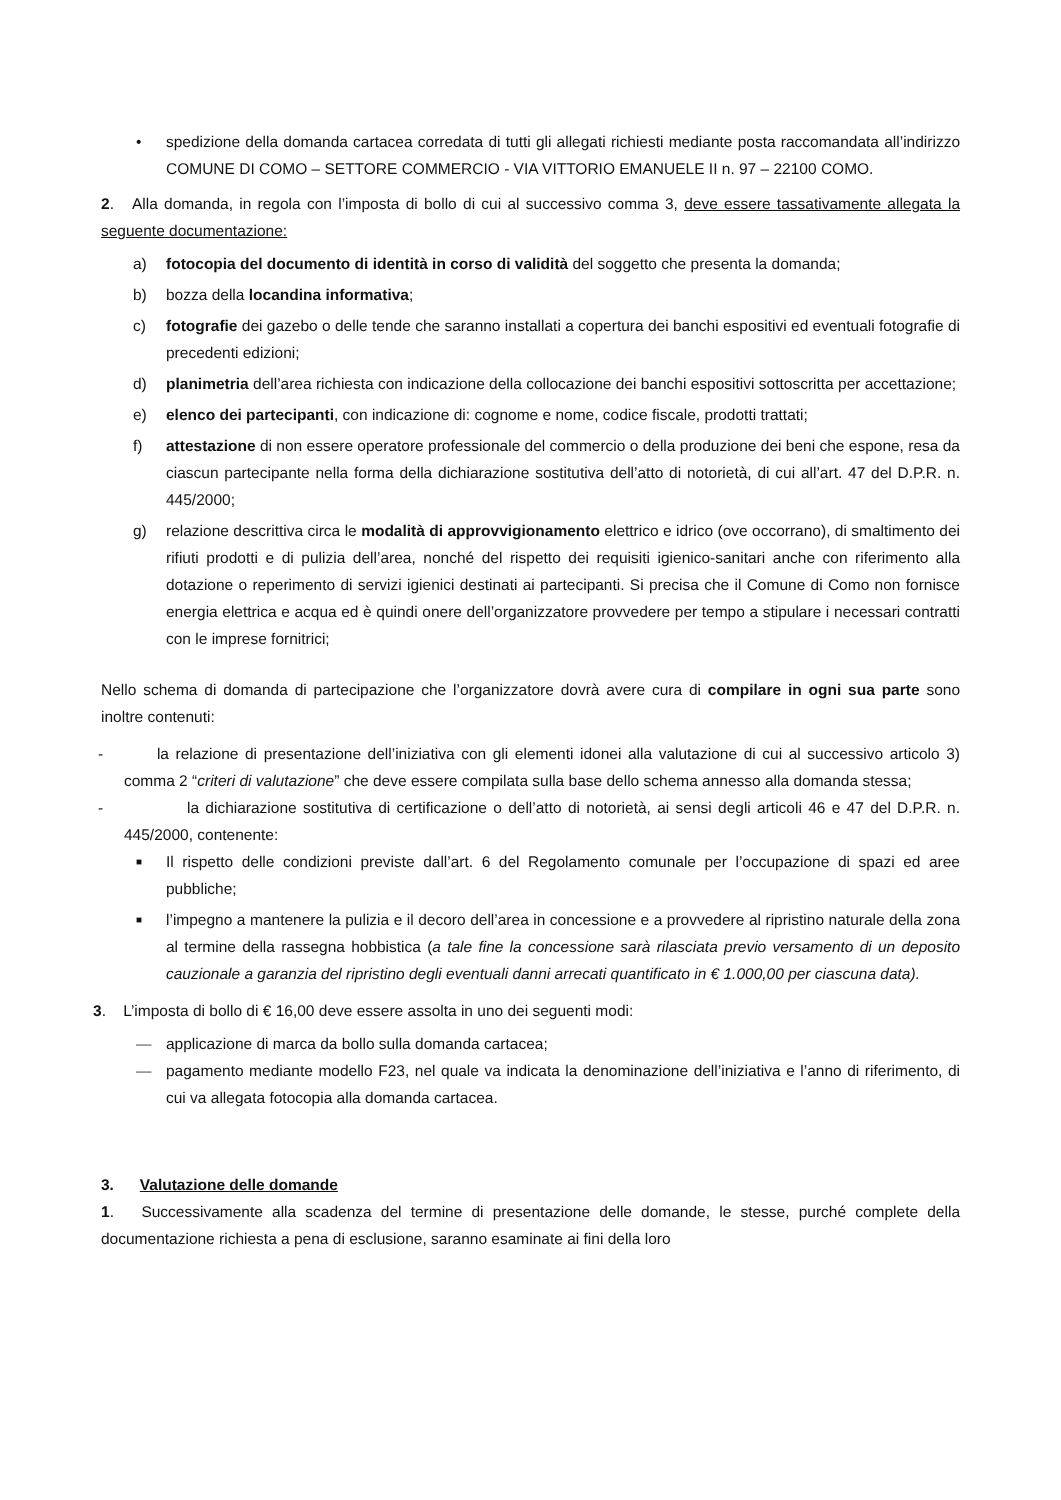• spedizione della domanda cartacea corredata di tutti gli allegati richiesti mediante posta raccomandata all’indirizzo COMUNE DI COMO – SETTORE COMMERCIO - VIA VITTORIO EMANUELE II n. 97 – 22100 COMO.
2. Alla domanda, in regola con l’imposta di bollo di cui al successivo comma 3, deve essere tassativamente allegata la seguente documentazione:
a) fotocopia del documento di identità in corso di validità del soggetto che presenta la domanda;
b) bozza della locandina informativa;
c) fotografie dei gazebo o delle tende che saranno installati a copertura dei banchi espositivi ed eventuali fotografie di precedenti edizioni;
d) planimetria dell’area richiesta con indicazione della collocazione dei banchi espositivi sottoscritta per accettazione;
e) elenco dei partecipanti, con indicazione di: cognome e nome, codice fiscale, prodotti trattati;
f) attestazione di non essere operatore professionale del commercio o della produzione dei beni che espone, resa da ciascun partecipante nella forma della dichiarazione sostitutiva dell’atto di notorietà, di cui all’art. 47 del D.P.R. n. 445/2000;
g) relazione descrittiva circa le modalità di approvvigionamento elettrico e idrico (ove occorrano), di smaltimento dei rifiuti prodotti e di pulizia dell’area, nonché del rispetto dei requisiti igienico-sanitari anche con riferimento alla dotazione o reperimento di servizi igienici destinati ai partecipanti. Si precisa che il Comune di Como non fornisce energia elettrica e acqua ed è quindi onere dell’organizzatore provvedere per tempo a stipulare i necessari contratti con le imprese fornitrici;
Nello schema di domanda di partecipazione che l’organizzatore dovrà avere cura di compilare in ogni sua parte sono inoltre contenuti:
- la relazione di presentazione dell’iniziativa con gli elementi idonei alla valutazione di cui al successivo articolo 3) comma 2 “criteri di valutazione” che deve essere compilata sulla base dello schema annesso alla domanda stessa;
- la dichiarazione sostitutiva di certificazione o dell’atto di notorietà, ai sensi degli articoli 46 e 47 del D.P.R. n. 445/2000, contenente:
■ Il rispetto delle condizioni previste dall’art. 6 del Regolamento comunale per l’occupazione di spazi ed aree pubbliche;
■ l’impegno a mantenere la pulizia e il decoro dell’area in concessione e a provvedere al ripristino naturale della zona al termine della rassegna hobbistica (a tale fine la concessione sarà rilasciata previo versamento di un deposito cauzionale a garanzia del ripristino degli eventuali danni arrecati quantificato in € 1.000,00 per ciascuna data).
3. L’imposta di bollo di € 16,00 deve essere assolta in uno dei seguenti modi:
— applicazione di marca da bollo sulla domanda cartacea;
— pagamento mediante modello F23, nel quale va indicata la denominazione dell’iniziativa e l’anno di riferimento, di cui va allegata fotocopia alla domanda cartacea.
3. Valutazione delle domande
1. Successivamente alla scadenza del termine di presentazione delle domande, le stesse, purché complete della documentazione richiesta a pena di esclusione, saranno esaminate ai fini della loro